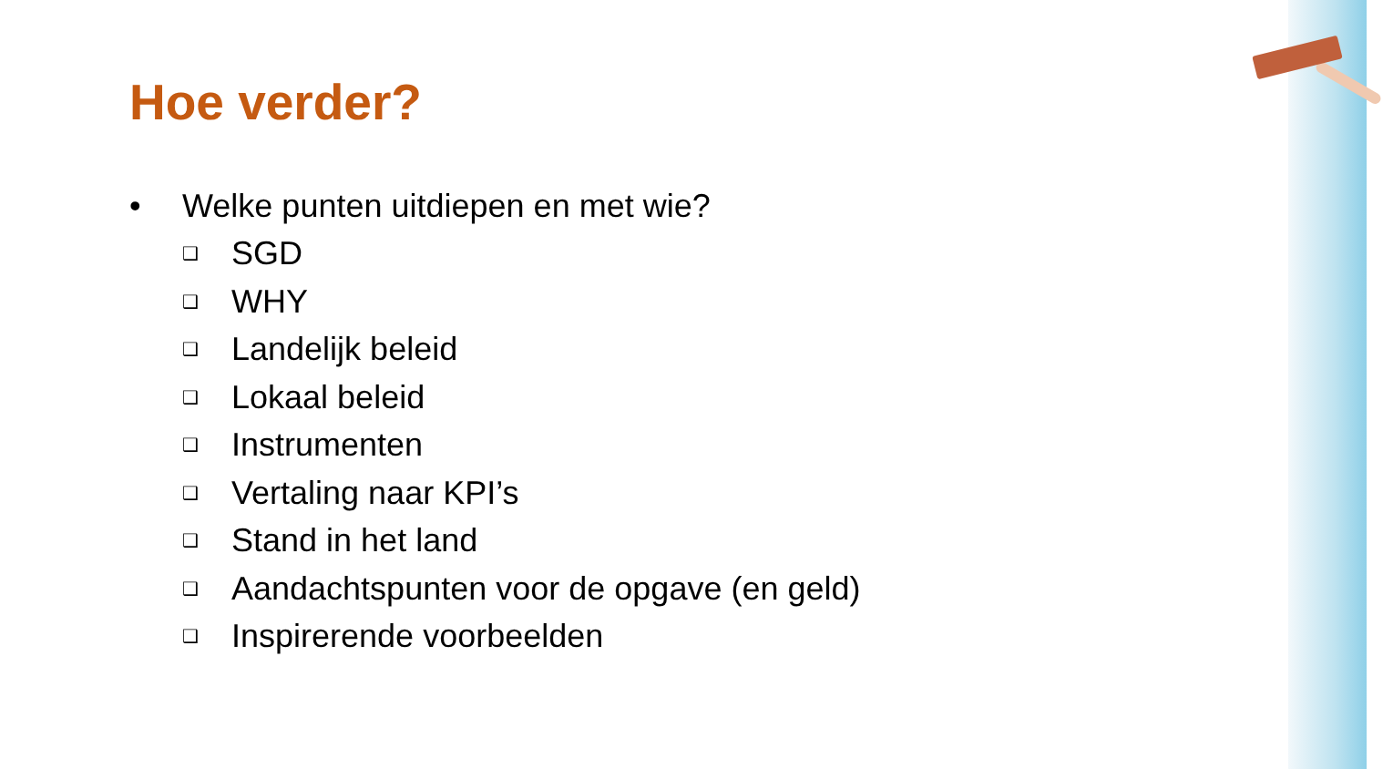Hoe verder?
• Welke punten uitdiepen en met wie?
❑ SGD
❑ WHY
❑ Landelijk beleid
❑ Lokaal beleid
❑ Instrumenten
❑ Vertaling naar KPI’s
❑ Stand in het land
❑ Aandachtspunten voor de opgave (en geld)
❑ Inspirerende voorbeelden